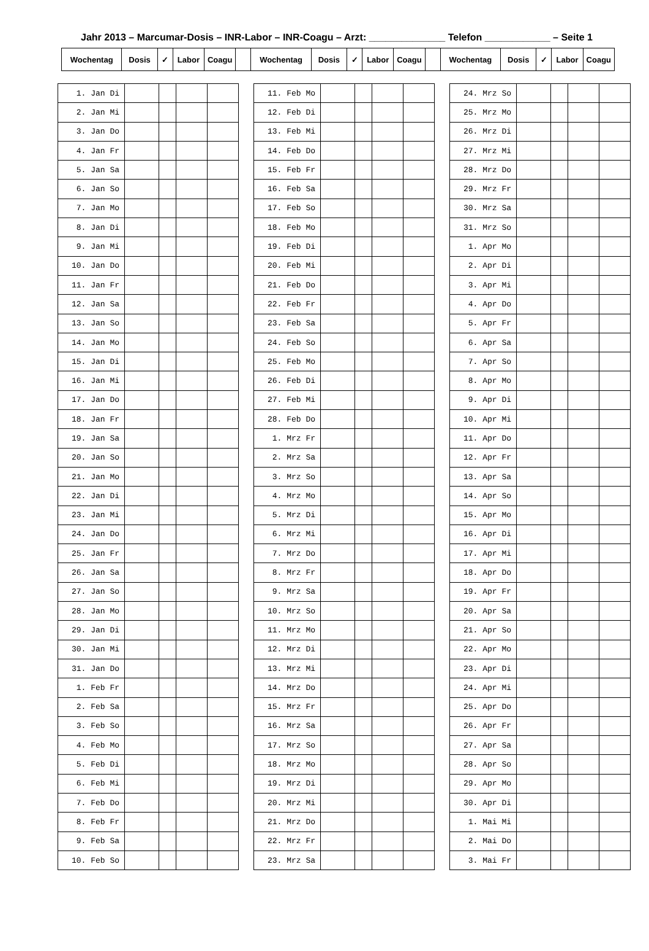Jahr 2013 – Marcumar-Dosis – INR-Labor – INR-Coagu – Arzt: ______________ Telefon ____________ – Seite 1
| Wochentag | Dosis | ✓ | Labor | Coagu | | Wochentag | Dosis | ✓ | Labor | Coagu | | Wochentag | Dosis | ✓ | Labor | Coagu |
| 1. Jan Di | | | | |
| 2. Jan Mi | | | | |
| 3. Jan Do | | | | |
| 4. Jan Fr | | | | |
| 5. Jan Sa | | | | |
| 6. Jan So | | | | |
| 7. Jan Mo | | | | |
| 8. Jan Di | | | | |
| 9. Jan Mi | | | | |
| 10. Jan Do | | | | |
| 11. Jan Fr | | | | |
| 12. Jan Sa | | | | |
| 13. Jan So | | | | |
| 14. Jan Mo | | | | |
| 15. Jan Di | | | | |
| 16. Jan Mi | | | | |
| 17. Jan Do | | | | |
| 18. Jan Fr | | | | |
| 19. Jan Sa | | | | |
| 20. Jan So | | | | |
| 21. Jan Mo | | | | |
| 22. Jan Di | | | | |
| 23. Jan Mi | | | | |
| 24. Jan Do | | | | |
| 25. Jan Fr | | | | |
| 26. Jan Sa | | | | |
| 27. Jan So | | | | |
| 28. Jan Mo | | | | |
| 29. Jan Di | | | | |
| 30. Jan Mi | | | | |
| 31. Jan Do | | | | |
| 1. Feb Fr | | | | |
| 2. Feb Sa | | | | |
| 3. Feb So | | | | |
| 4. Feb Mo | | | | |
| 5. Feb Di | | | | |
| 6. Feb Mi | | | | |
| 7. Feb Do | | | | |
| 8. Feb Fr | | | | |
| 9. Feb Sa | | | | |
| 10. Feb So | | | | |
| 11. Feb Mo | | | | |
| 12. Feb Di | | | | |
| 13. Feb Mi | | | | |
| 14. Feb Do | | | | |
| 15. Feb Fr | | | | |
| 16. Feb Sa | | | | |
| 17. Feb So | | | | |
| 18. Feb Mo | | | | |
| 19. Feb Di | | | | |
| 20. Feb Mi | | | | |
| 21. Feb Do | | | | |
| 22. Feb Fr | | | | |
| 23. Feb Sa | | | | |
| 24. Feb So | | | | |
| 25. Feb Mo | | | | |
| 26. Feb Di | | | | |
| 27. Feb Mi | | | | |
| 28. Feb Do | | | | |
| 1. Mrz Fr | | | | |
| 2. Mrz Sa | | | | |
| 3. Mrz So | | | | |
| 4. Mrz Mo | | | | |
| 5. Mrz Di | | | | |
| 6. Mrz Mi | | | | |
| 7. Mrz Do | | | | |
| 8. Mrz Fr | | | | |
| 9. Mrz Sa | | | | |
| 10. Mrz So | | | | |
| 11. Mrz Mo | | | | |
| 12. Mrz Di | | | | |
| 13. Mrz Mi | | | | |
| 14. Mrz Do | | | | |
| 15. Mrz Fr | | | | |
| 16. Mrz Sa | | | | |
| 17. Mrz So | | | | |
| 18. Mrz Mo | | | | |
| 19. Mrz Di | | | | |
| 20. Mrz Mi | | | | |
| 21. Mrz Do | | | | |
| 22. Mrz Fr | | | | |
| 23. Mrz Sa | | | | |
| 24. Mrz So | | | | |
| 25. Mrz Mo | | | | |
| 26. Mrz Di | | | | |
| 27. Mrz Mi | | | | |
| 28. Mrz Do | | | | |
| 29. Mrz Fr | | | | |
| 30. Mrz Sa | | | | |
| 31. Mrz So | | | | |
| 1. Apr Mo | | | | |
| 2. Apr Di | | | | |
| 3. Apr Mi | | | | |
| 4. Apr Do | | | | |
| 5. Apr Fr | | | | |
| 6. Apr Sa | | | | |
| 7. Apr So | | | | |
| 8. Apr Mo | | | | |
| 9. Apr Di | | | | |
| 10. Apr Mi | | | | |
| 11. Apr Do | | | | |
| 12. Apr Fr | | | | |
| 13. Apr Sa | | | | |
| 14. Apr So | | | | |
| 15. Apr Mo | | | | |
| 16. Apr Di | | | | |
| 17. Apr Mi | | | | |
| 18. Apr Do | | | | |
| 19. Apr Fr | | | | |
| 20. Apr Sa | | | | |
| 21. Apr So | | | | |
| 22. Apr Mo | | | | |
| 23. Apr Di | | | | |
| 24. Apr Mi | | | | |
| 25. Apr Do | | | | |
| 26. Apr Fr | | | | |
| 27. Apr Sa | | | | |
| 28. Apr So | | | | |
| 29. Apr Mo | | | | |
| 30. Apr Di | | | | |
| 1. Mai Mi | | | | |
| 2. Mai Do | | | | |
| 3. Mai Fr | | | | |